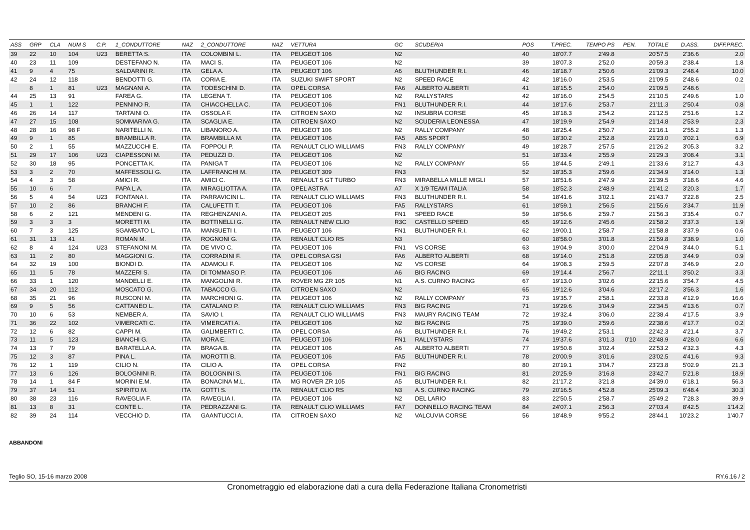| ASS | GRP | CLA | NUM S | C.P. | 1_CONDUTTORE | NAZ | 2_CONDUTTORE | NAZ | VETTURA | GC | SCUDERIA | POS | T.PREC. | TEMPO PS | PEN. | TOTALE | D.ASS. | DIFF.PREC. |
| --- | --- | --- | --- | --- | --- | --- | --- | --- | --- | --- | --- | --- | --- | --- | --- | --- | --- | --- |
| 39 | 22 | 10 | 104 | U23 | BERETTA S. | ITA | COLOMBINI L. | ITA | PEUGEOT 106 | N2 | | 40 | 18'07.7 | 2'49.8 | | 20'57.5 | 2'36.6 | 2.0 |
| 40 | 23 | 11 | 109 | | DESTEFANO N. | ITA | MACI S. | ITA | PEUGEOT 106 | N2 | | 39 | 18'07.3 | 2'52.0 | | 20'59.3 | 2'38.4 | 1.8 |
| 41 | 9 | 4 | 75 | | SALDARINI R. | ITA | GELA A. | ITA | PEUGEOT 106 | A6 | BLUTHUNDER R.I. | 46 | 18'18.7 | 2'50.6 | | 21'09.3 | 2'48.4 | 10.0 |
| 42 | 24 | 12 | 118 | | BENDOTTI G. | ITA | CORIA E. | ITA | SUZUKI SWIFT SPORT | N2 | SPEED RACE | 42 | 18'16.0 | 2'53.5 | | 21'09.5 | 2'48.6 | 0.2 |
| | 8 | 1 | 81 | U23 | MAGNANI A. | ITA | TODESCHINI D. | ITA | OPEL CORSA | FA6 | ALBERTO ALBERTI | 41 | 18'15.5 | 2'54.0 | | 21'09.5 | 2'48.6 | |
| 44 | 25 | 13 | 91 | | FAREA G. | ITA | LEGENA T. | ITA | PEUGEOT 106 | N2 | RALLYSTARS | 42 | 18'16.0 | 2'54.5 | | 21'10.5 | 2'49.6 | 1.0 |
| 45 | 1 | 1 | 122 | | PENNINO R. | ITA | CHIACCHELLA C. | ITA | PEUGEOT 106 | FN1 | BLUTHUNDER R.I. | 44 | 18'17.6 | 2'53.7 | | 21'11.3 | 2'50.4 | 0.8 |
| 46 | 26 | 14 | 117 | | TARTAINI O. | ITA | OSSOLA F. | ITA | CITROEN SAXO | N2 | INSUBRIA CORSE | 45 | 18'18.3 | 2'54.2 | | 21'12.5 | 2'51.6 | 1.2 |
| 47 | 27 | 15 | 108 | | SOMMARIVA G. | ITA | SCAGLIA E. | ITA | CITROEN SAXO | N2 | SCUDERIA LEONESSA | 47 | 18'19.9 | 2'54.9 | | 21'14.8 | 2'53.9 | 2.3 |
| 48 | 28 | 16 | 98 F | | NARITELLI N. | ITA | LIBANORO A. | ITA | PEUGEOT 106 | N2 | RALLY COMPANY | 48 | 18'25.4 | 2'50.7 | | 21'16.1 | 2'55.2 | 1.3 |
| 49 | 9 | 1 | 85 | | BRAMBILLA R. | ITA | BRAMBILLA M. | ITA | PEUGEOT 106 | FA5 | ABS SPORT | 50 | 18'30.2 | 2'52.8 | | 21'23.0 | 3'02.1 | 6.9 |
| 50 | 2 | 1 | 55 | | MAZZUCCHI E. | ITA | FOPPOLI P. | ITA | RENAULT CLIO WILLIAMS | FN3 | RALLY COMPANY | 49 | 18'28.7 | 2'57.5 | | 21'26.2 | 3'05.3 | 3.2 |
| 51 | 29 | 17 | 106 | U23 | CIAPESSONI M. | ITA | PEDUZZI D. | ITA | PEUGEOT 106 | N2 | | 51 | 18'33.4 | 2'55.9 | | 21'29.3 | 3'08.4 | 3.1 |
| 52 | 30 | 18 | 95 | | PONCETTA K. | ITA | PANIGA T | ITA | PEUGEOT 106 | N2 | RALLY COMPANY | 55 | 18'44.5 | 2'49.1 | | 21'33.6 | 3'12.7 | 4.3 |
| 53 | 3 | 2 | 70 | | MAFFESSOLI G. | ITA | LAFFRANCHI M. | ITA | PEUGEOT 309 | FN3 | | 52 | 18'35.3 | 2'59.6 | | 21'34.9 | 3'14.0 | 1.3 |
| 54 | 4 | 3 | 58 | | AMICI R. | ITA | AMICI C. | ITA | RENAULT 5 GT TURBO | FN3 | MIRABELLA MILLE MIGLI | 57 | 18'51.6 | 2'47.9 | | 21'39.5 | 3'18.6 | 4.6 |
| 55 | 10 | 6 | 7 | | PAPA L.A. | ITA | MIRAGLIOTTA A. | ITA | OPEL ASTRA | A7 | X 1/9 TEAM ITALIA | 58 | 18'52.3 | 2'48.9 | | 21'41.2 | 3'20.3 | 1.7 |
| 56 | 5 | 4 | 54 | U23 | FONTANA I. | ITA | PARRAVICINI L. | ITA | RENAULT CLIO WILLIAMS | FN3 | BLUTHUNDER R.I. | 54 | 18'41.6 | 3'02.1 | | 21'43.7 | 3'22.8 | 2.5 |
| 57 | 10 | 2 | 86 | | BRANCHI F. | ITA | CALUFETTI T. | ITA | PEUGEOT 106 | FA5 | RALLYSTARS | 61 | 18'59.1 | 2'56.5 | | 21'55.6 | 3'34.7 | 11.9 |
| 58 | 6 | 2 | 121 | | MENDENI G. | ITA | REGHENZANI A. | ITA | PEUGEOT 205 | FN1 | SPEED RACE | 59 | 18'56.6 | 2'59.7 | | 21'56.3 | 3'35.4 | 0.7 |
| 59 | 3 | 3 | 3 | | MORETTI M. | ITA | BOTTINELLI G. | ITA | RENAULT NEW CLIO | R3C | CASTELLO SPEED | 65 | 19'12.6 | 2'45.6 | | 21'58.2 | 3'37.3 | 1.9 |
| 60 | 7 | 3 | 125 | | SGAMBATO L. | ITA | MANSUETI I. | ITA | PEUGEOT 106 | FN1 | BLUTHUNDER R.I. | 62 | 19'00.1 | 2'58.7 | | 21'58.8 | 3'37.9 | 0.6 |
| 61 | 31 | 13 | 41 | | ROMAN M. | ITA | ROGNONI G. | ITA | RENAULT CLIO RS | N3 | | 60 | 18'58.0 | 3'01.8 | | 21'59.8 | 3'38.9 | 1.0 |
| 62 | 8 | 4 | 124 | U23 | STEFANONI M. | ITA | DE VIVO C. | ITA | PEUGEOT 106 | FN1 | VS CORSE | 63 | 19'04.9 | 3'00.0 | | 22'04.9 | 3'44.0 | 5.1 |
| 63 | 11 | 2 | 80 | | MAGGIONI G. | ITA | CORRADINI F. | ITA | OPEL CORSA GSI | FA6 | ALBERTO ALBERTI | 68 | 19'14.0 | 2'51.8 | | 22'05.8 | 3'44.9 | 0.9 |
| 64 | 32 | 19 | 100 | | BIONDI D. | ITA | ADAMOLI F. | ITA | PEUGEOT 106 | N2 | VS CORSE | 64 | 19'08.3 | 2'59.5 | | 22'07.8 | 3'46.9 | 2.0 |
| 65 | 11 | 5 | 78 | | MAZZERI S. | ITA | DI TOMMASO P. | ITA | PEUGEOT 106 | A6 | BIG RACING | 69 | 19'14.4 | 2'56.7 | | 22'11.1 | 3'50.2 | 3.3 |
| 66 | 33 | 1 | 120 | | MANDELLI E. | ITA | MANGOLINI R. | ITA | ROVER MG ZR 105 | N1 | A.S. CURNO RACING | 67 | 19'13.0 | 3'02.6 | | 22'15.6 | 3'54.7 | 4.5 |
| 67 | 34 | 20 | 112 | | MOSCATO G. | ITA | TABACCO G. | ITA | CITROEN SAXO | N2 | | 65 | 19'12.6 | 3'04.6 | | 22'17.2 | 3'56.3 | 1.6 |
| 68 | 35 | 21 | 96 | | RUSCONI M. | ITA | MARCHIONI G. | ITA | PEUGEOT 106 | N2 | RALLY COMPANY | 73 | 19'35.7 | 2'58.1 | | 22'33.8 | 4'12.9 | 16.6 |
| 69 | 9 | 5 | 56 | | CATTANEO L. | ITA | CATALANO P. | ITA | RENAULT CLIO WILLIAMS | FN3 | BIG RACING | 71 | 19'29.6 | 3'04.9 | | 22'34.5 | 4'13.6 | 0.7 |
| 70 | 10 | 6 | 53 | | NEMBER A. | ITA | SAVIO I. | ITA | RENAULT CLIO WILLIAMS | FN3 | MAURY RACING TEAM | 72 | 19'32.4 | 3'06.0 | | 22'38.4 | 4'17.5 | 3.9 |
| 71 | 36 | 22 | 102 | | VIMERCATI C. | ITA | VIMERCATI A. | ITA | PEUGEOT 106 | N2 | BIG RACING | 75 | 19'39.0 | 2'59.6 | | 22'38.6 | 4'17.7 | 0.2 |
| 72 | 12 | 6 | 82 | | CAPPI M. | ITA | GALIMBERTI C. | ITA | OPEL CORSA | A6 | BLUTHUNDER R.I. | 76 | 19'49.2 | 2'53.1 | | 22'42.3 | 4'21.4 | 3.7 |
| 73 | 11 | 5 | 123 | | BIANCHI G. | ITA | MORA E. | ITA | PEUGEOT 106 | FN1 | RALLYSTARS | 74 | 19'37.6 | 3'01.3 | 0'10 | 22'48.9 | 4'28.0 | 6.6 |
| 74 | 13 | 7 | 79 | | BARATELLA A. | ITA | BRAGA B. | ITA | PEUGEOT 106 | A6 | ALBERTO ALBERTI | 77 | 19'50.8 | 3'02.4 | | 22'53.2 | 4'32.3 | 4.3 |
| 75 | 12 | 3 | 87 | | PINA L. | ITA | MOROTTI B. | ITA | PEUGEOT 106 | FA5 | BLUTHUNDER R.I. | 78 | 20'00.9 | 3'01.6 | | 23'02.5 | 4'41.6 | 9.3 |
| 76 | 12 | 1 | 119 | | CILIO N. | ITA | CILIO A. | ITA | OPEL CORSA | FN2 | | 80 | 20'19.1 | 3'04.7 | | 23'23.8 | 5'02.9 | 21.3 |
| 77 | 13 | 6 | 126 | | BOLOGNINI R. | ITA | BOLOGNINI S. | ITA | PEUGEOT 106 | FN1 | BIG RACING | 81 | 20'25.9 | 3'16.8 | | 23'42.7 | 5'21.8 | 18.9 |
| 78 | 14 | 1 | 84 F | | MORINI E.M. | ITA | BONACINA M.L. | ITA | MG ROVER ZR 105 | A5 | BLUTHUNDER R.I. | 82 | 21'17.2 | 3'21.8 | | 24'39.0 | 6'18.1 | 56.3 |
| 79 | 37 | 14 | 51 | | SPIRITO M. | ITA | GOTTI S. | ITA | RENAULT CLIO RS | N3 | A.S. CURNO RACING | 79 | 20'16.5 | 4'52.8 | | 25'09.3 | 6'48.4 | 30.3 |
| 80 | 38 | 23 | 116 | | RAVEGLIA F. | ITA | RAVEGLIA I. | ITA | PEUGEOT 106 | N2 | DEL LARIO | 83 | 22'50.5 | 2'58.7 | | 25'49.2 | 7'28.3 | 39.9 |
| 81 | 13 | 8 | 31 | | CONTE L. | ITA | PEDRAZZANI G. | ITA | RENAULT CLIO WILLIAMS | FA7 | DONNELLO RACING TEAM | 84 | 24'07.1 | 2'56.3 | | 27'03.4 | 8'42.5 | 1'14.2 |
| 82 | 39 | 24 | 114 | | VECCHIO D. | ITA | GAANTUCCI A. | ITA | CITROEN SAXO | N2 | VALCUVIA CORSE | 56 | 18'48.9 | 9'55.2 | | 28'44.1 | 10'23.2 | 1'40.7 |
ABBANDONI
Teglio SO, 15-16 marzo 2008 RY.6.16 / 2
Cronometraggio ed elaborazione dati a cura della Federazione Italiana Cronometristi